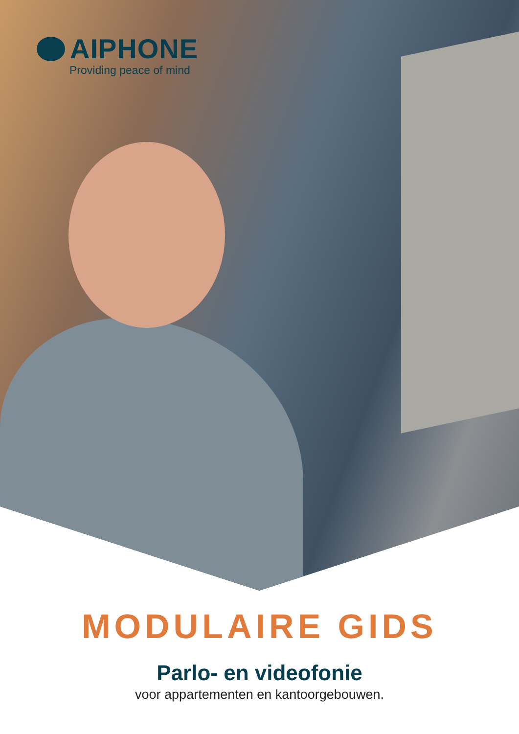AIPHONE
Providing peace of mind
MODULAIRE GIDS
Parlo- en videofonie
voor appartementen en kantoorgebouwen.